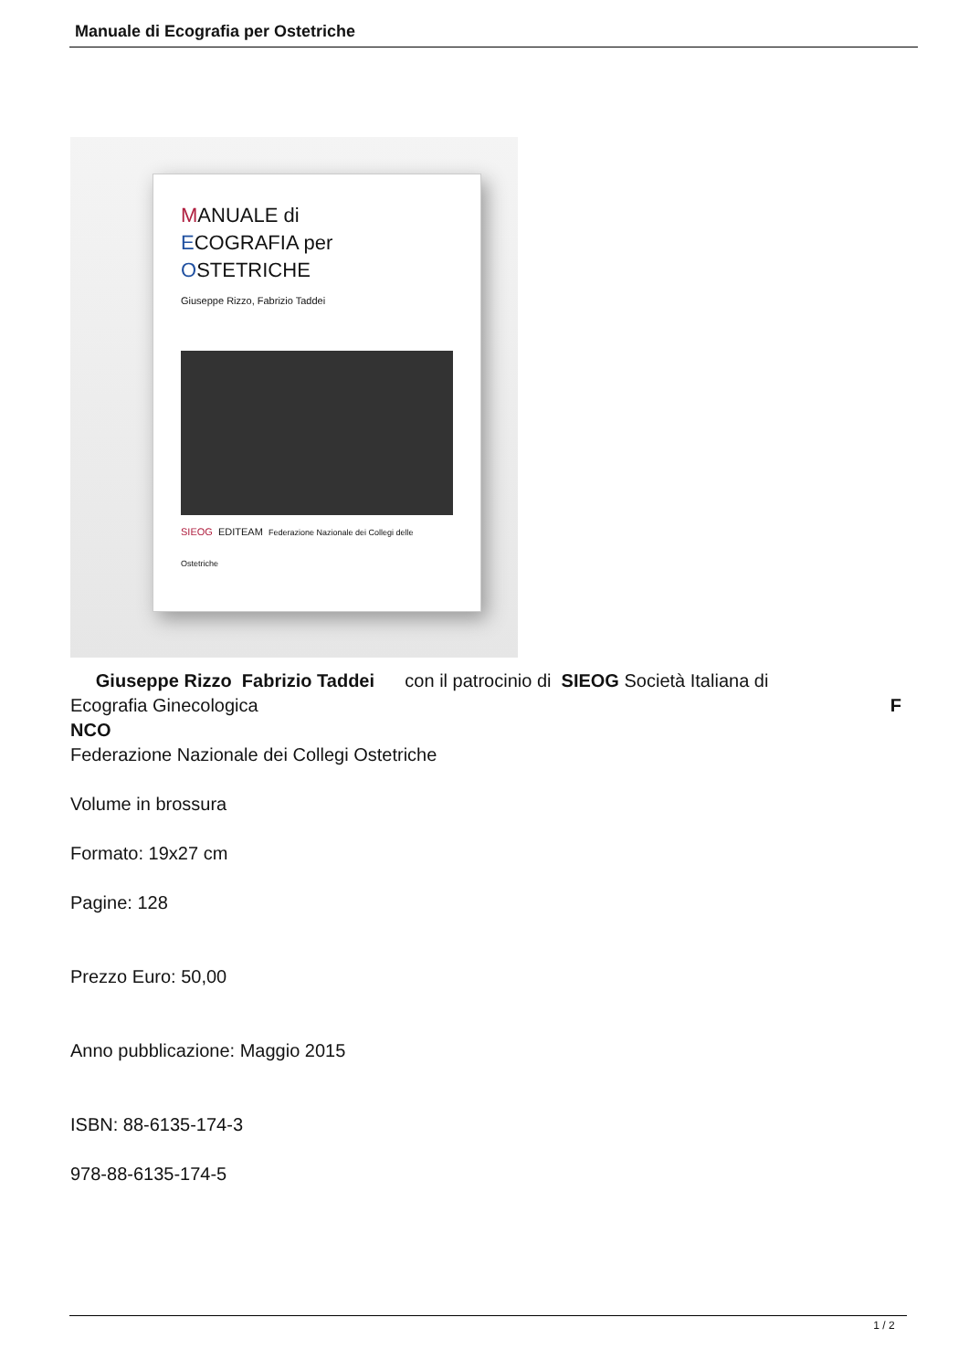Manuale di Ecografia per Ostetriche
MANUALE di
ECOGRAFIA per
OSTETRICHE
Giuseppe Rizzo, Fabrizio Taddei
SIEOG EDITEAM Federazione Nazionale dei Collegi delle Ostetriche
Giuseppe Rizzo Fabrizio Taddei con il patrocinio di SIEOG Società Italiana di
Ecografia Ginecologica F
NCO
Federazione Nazionale dei Collegi Ostetriche
Volume in brossura
Formato: 19x27 cm
Pagine: 128
Prezzo Euro: 50,00
Anno pubblicazione: Maggio 2015
ISBN: 88-6135-174-3
978-88-6135-174-5
1 / 2